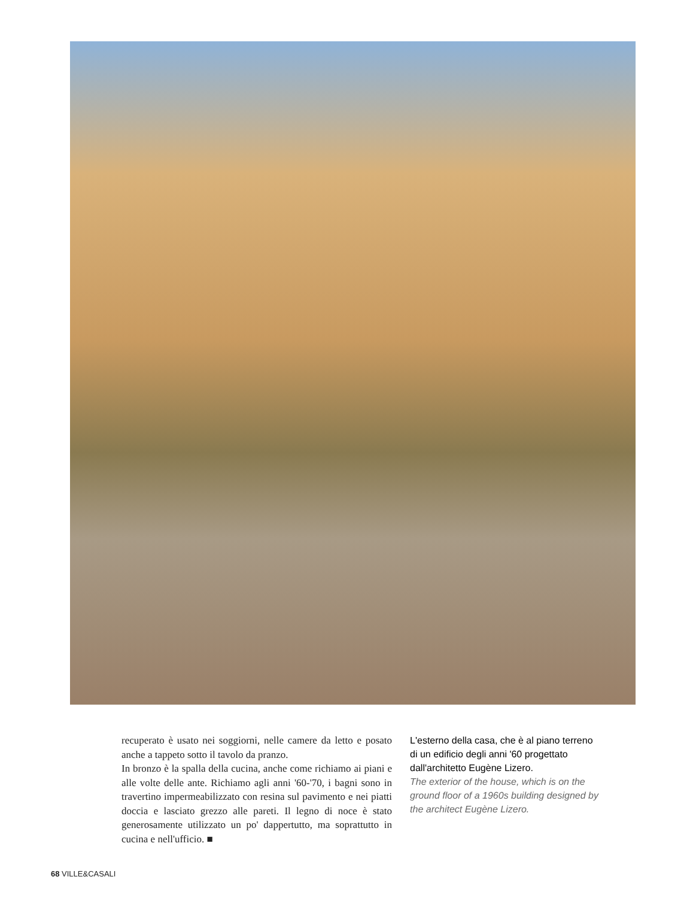recuperato è usato nei soggiorni, nelle camere da letto e posato anche a tappeto sotto il tavolo da pranzo.
In bronzo è la spalla della cucina, anche come richiamo ai piani e alle volte delle ante. Richiamo agli anni '60-'70, i bagni sono in travertino impermeabilizzato con resina sul pavimento e nei piatti doccia e lasciato grezzo alle pareti. Il legno di noce è stato generosamente utilizzato un po' dappertutto, ma soprattutto in cucina e nell'ufficio. ■
L'esterno della casa, che è al piano terreno di un edificio degli anni '60 progettato dall'architetto Eugène Lizero.
The exterior of the house, which is on the ground floor of a 1960s building designed by the architect Eugène Lizero.
68 VILLE&CASALI